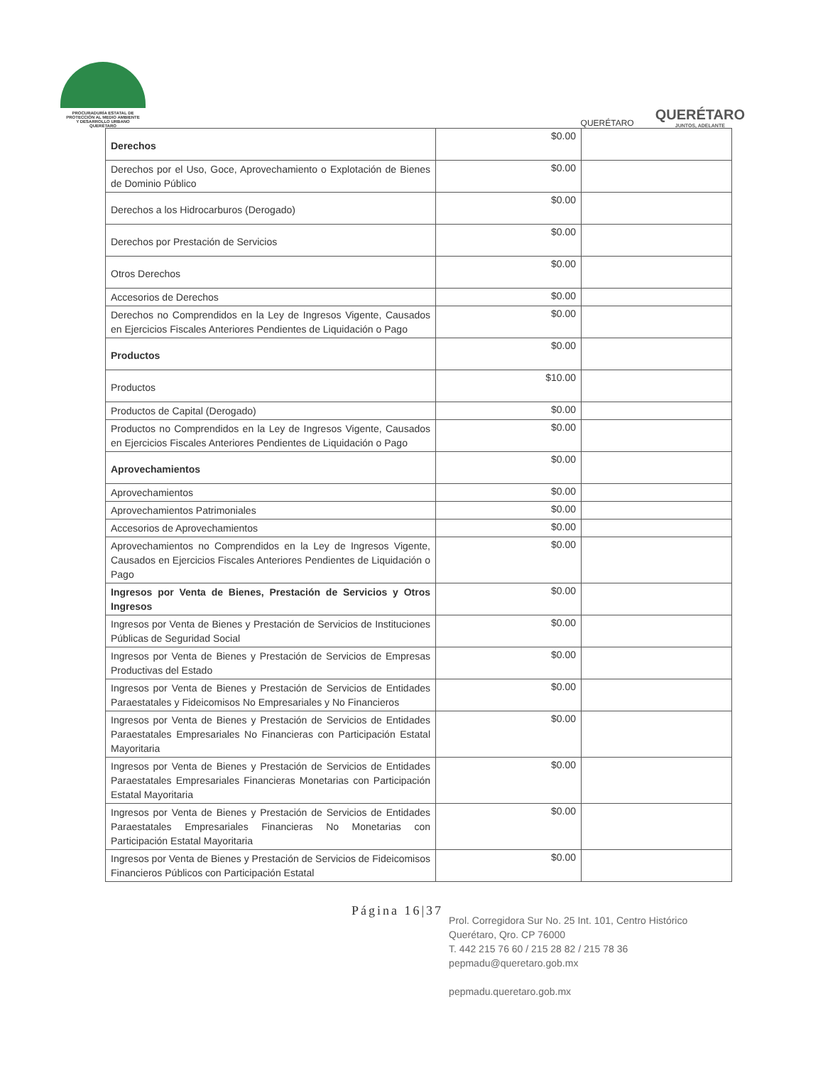PROCURADURÍA ESTATAL DE
PROTECCIÓN AL MEDIO AMBIENTE
Y DESARROLLO URBANO
QUERÉTARO
QUERÉTARO
QUERÉTARO
JUNTOS, ADELANTE
| Derechos | $0.00 | |
| Derechos por el Uso, Goce, Aprovechamiento o Explotación de Bienes de Dominio Público | $0.00 | |
| Derechos a los Hidrocarburos (Derogado) | $0.00 | |
| Derechos por Prestación de Servicios | $0.00 | |
| Otros Derechos | $0.00 | |
| Accesorios de Derechos | $0.00 | |
| Derechos no Comprendidos en la Ley de Ingresos Vigente, Causados en Ejercicios Fiscales Anteriores Pendientes de Liquidación o Pago | $0.00 | |
| Productos | $0.00 | |
| Productos | $10.00 | |
| Productos de Capital (Derogado) | $0.00 | |
| Productos no Comprendidos en la Ley de Ingresos Vigente, Causados en Ejercicios Fiscales Anteriores Pendientes de Liquidación o Pago | $0.00 | |
| Aprovechamientos | $0.00 | |
| Aprovechamientos | $0.00 | |
| Aprovechamientos Patrimoniales | $0.00 | |
| Accesorios de Aprovechamientos | $0.00 | |
| Aprovechamientos no Comprendidos en la Ley de Ingresos Vigente, Causados en Ejercicios Fiscales Anteriores Pendientes de Liquidación o Pago | $0.00 | |
| Ingresos por Venta de Bienes, Prestación de Servicios y Otros Ingresos | $0.00 | |
| Ingresos por Venta de Bienes y Prestación de Servicios de Instituciones Públicas de Seguridad Social | $0.00 | |
| Ingresos por Venta de Bienes y Prestación de Servicios de Empresas Productivas del Estado | $0.00 | |
| Ingresos por Venta de Bienes y Prestación de Servicios de Entidades Paraestatales y Fideicomisos No Empresariales y No Financieros | $0.00 | |
| Ingresos por Venta de Bienes y Prestación de Servicios de Entidades Paraestatales Empresariales No Financieras con Participación Estatal Mayoritaria | $0.00 | |
| Ingresos por Venta de Bienes y Prestación de Servicios de Entidades Paraestatales Empresariales Financieras Monetarias con Participación Estatal Mayoritaria | $0.00 | |
| Ingresos por Venta de Bienes y Prestación de Servicios de Entidades Paraestatales Empresariales Financieras No Monetarias con Participación Estatal Mayoritaria | $0.00 | |
| Ingresos por Venta de Bienes y Prestación de Servicios de Fideicomisos Financieros Públicos con Participación Estatal | $0.00 | |
Página 16|37
Prol. Corregidora Sur No. 25 Int. 101, Centro Histórico
Querétaro, Qro. CP 76000
T. 442 215 76 60 / 215 28 82 / 215 78 36
pepmadu@queretaro.gob.mx
pepmadu.queretaro.gob.mx